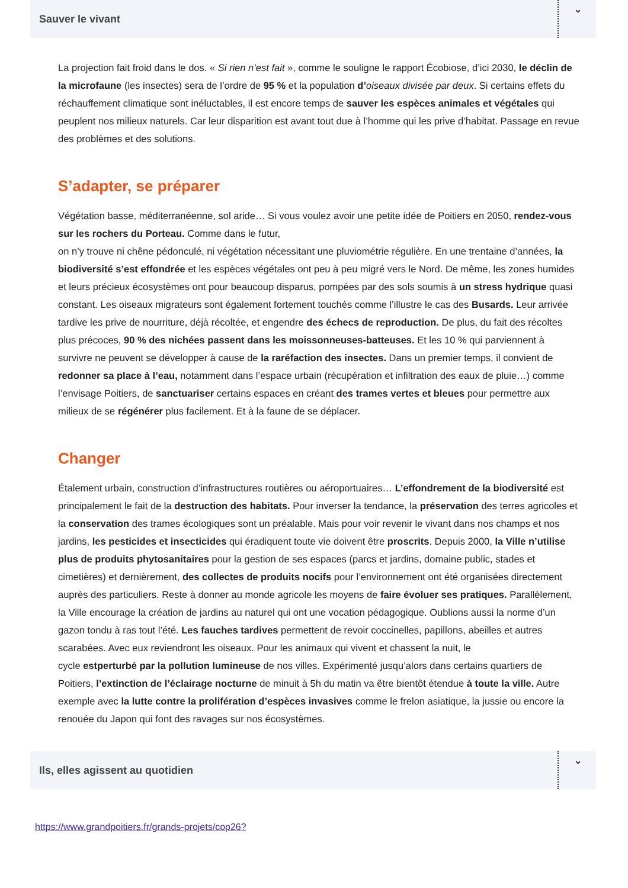Sauver le vivant
⌄
La projection fait froid dans le dos. « Si rien n’est fait », comme le souligne le rapport Écobiose, d’ici 2030, le déclin de la microfaune (les insectes) sera de l’ordre de 95 % et la population d’oiseaux divisée par deux. Si certains effets du réchauffement climatique sont inéluctables, il est encore temps de sauver les espèces animales et végétales qui peuplent nos milieux naturels. Car leur disparition est avant tout due à l’homme qui les prive d’habitat. Passage en revue des problèmes et des solutions.
S’adapter, se préparer
Végétation basse, méditerranéenne, sol aride… Si vous voulez avoir une petite idée de Poitiers en 2050, rendez-vous sur les rochers du Porteau. Comme dans le futur,
on n’y trouve ni chêne pédonculé, ni végétation nécessitant une pluviométrie régulière. En une trentaine d’années, la biodiversité s’est effondrée et les espèces végétales ont peu à peu migré vers le Nord. De même, les zones humides et leurs précieux écosystèmes ont pour beaucoup disparus, pompées par des sols soumis à un stress hydrique quasi constant. Les oiseaux migrateurs sont également fortement touchés comme l’illustre le cas des Busards. Leur arrivée
tardive les prive de nourriture, déjà récoltée, et engendre des échecs de reproduction. De plus, du fait des récoltes plus précoces, 90 % des nichées passent dans les moissonneuses-batteuses. Et les 10 % qui parviennent à survivre ne peuvent se développer à cause de la raréfaction des insectes. Dans un premier temps, il convient de redonner sa place à l’eau, notamment dans l’espace urbain (récupération et infiltration des eaux de pluie…) comme l’envisage Poitiers, de sanctuariser certains espaces en créant des trames vertes et bleues pour permettre aux milieux de se régénérer plus facilement. Et à la faune de se déplacer.
Changer
Étalement urbain, construction d’infrastructures routières ou aéroportuaires… L’effondrement de la biodiversité est principalement le fait de la destruction des habitats. Pour inverser la tendance, la préservation des terres agricoles et la conservation des trames écologiques sont un préalable. Mais pour voir revenir le vivant dans nos champs et nos jardins, les pesticides et insecticides qui éradiquent toute vie doivent être proscrits. Depuis 2000, la Ville n’utilise plus de produits phytosanitaires pour la gestion de ses espaces (parcs et jardins, domaine public, stades et cimetières) et dernièrement, des collectes de produits nocifs pour l’environnement ont été organisées directement auprès des particuliers. Reste à donner au monde agricole les moyens de faire évoluer ses pratiques. Parallèlement, la Ville encourage la création de jardins au naturel qui ont une vocation pédagogique. Oublions aussi la norme d’un gazon tondu à ras tout l’été. Les fauches tardives permettent de revoir coccinelles, papillons, abeilles et autres scarabées. Avec eux reviendront les oiseaux. Pour les animaux qui vivent et chassent la nuit, le
cycle estperturbé par la pollution lumineuse de nos villes. Expérimenté jusqu’alors dans certains quartiers de Poitiers, l’extinction de l’éclairage nocturne de minuit à 5h du matin va être bientôt étendue à toute la ville. Autre exemple avec la lutte contre la prolifération d’espèces invasives comme le frelon asiatique, la jussie ou encore la renouée du Japon qui font des ravages sur nos écosystèmes.
Ils, elles agissent au quotidien
⌄
https://www.grandpoitiers.fr/grands-projets/cop26?